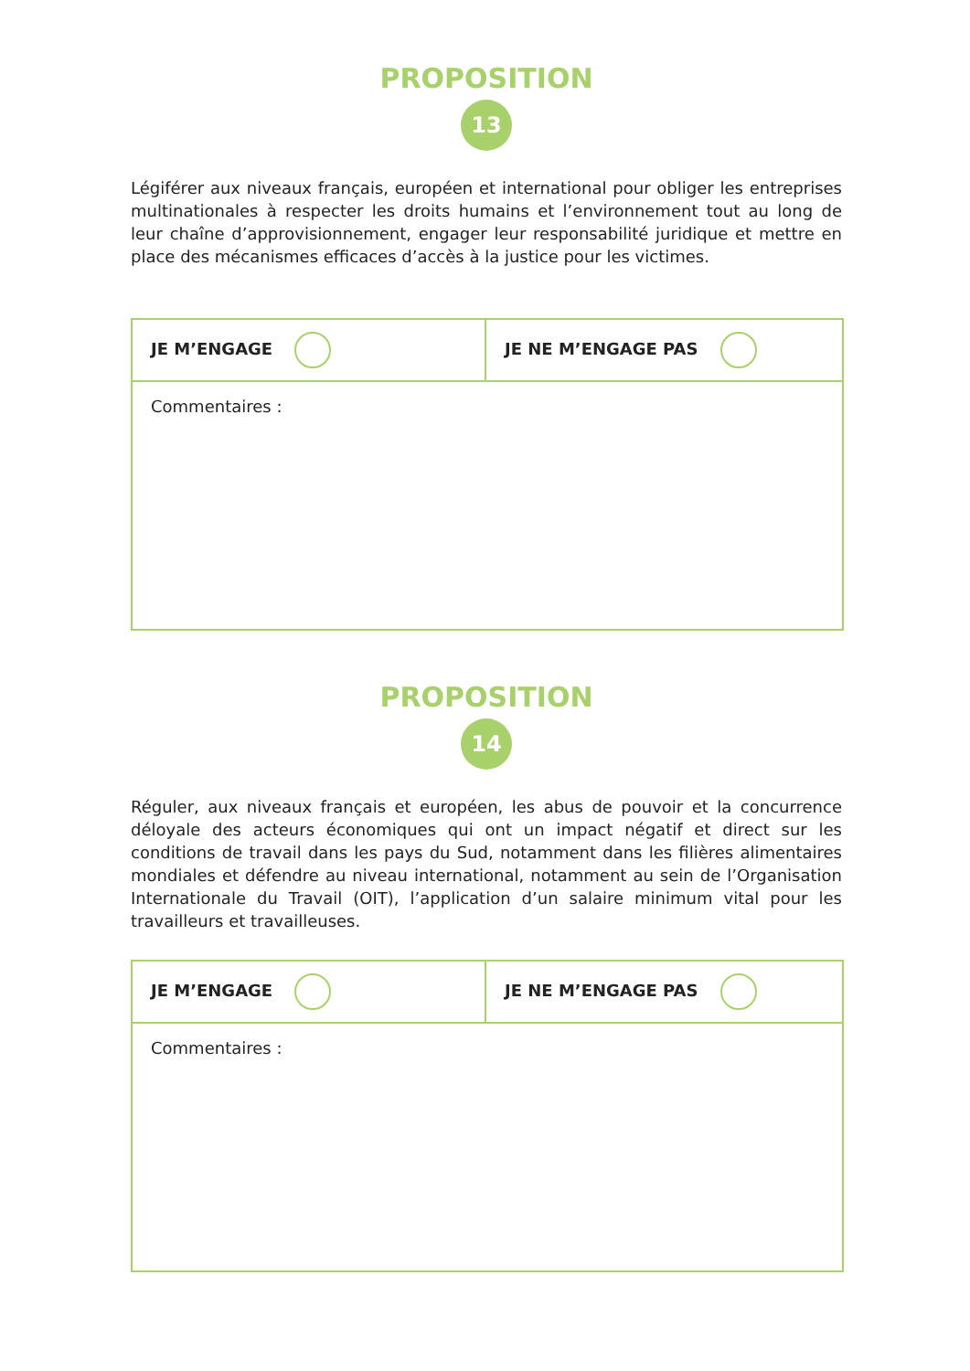PROPOSITION
13
Légiférer aux niveaux français, européen et international pour obliger les entreprises multinationales à respecter les droits humains et l’environnement tout au long de leur chaîne d’approvisionnement, engager leur responsabilité juridique et mettre en place des mécanismes efficaces d’accès à la justice pour les victimes.
| JE M’ENGAGE | JE NE M’ENGAGE PAS |
| Commentaires : | |
PROPOSITION
14
Réguler, aux niveaux français et européen, les abus de pouvoir et la concurrence déloyale des acteurs économiques qui ont un impact négatif et direct sur les conditions de travail dans les pays du Sud, notamment dans les filières alimentaires mondiales et défendre au niveau international, notamment au sein de l’Organisation Internationale du Travail (OIT), l’application d’un salaire minimum vital pour les travailleurs et travailleuses.
| JE M’ENGAGE | JE NE M’ENGAGE PAS |
| Commentaires : | |